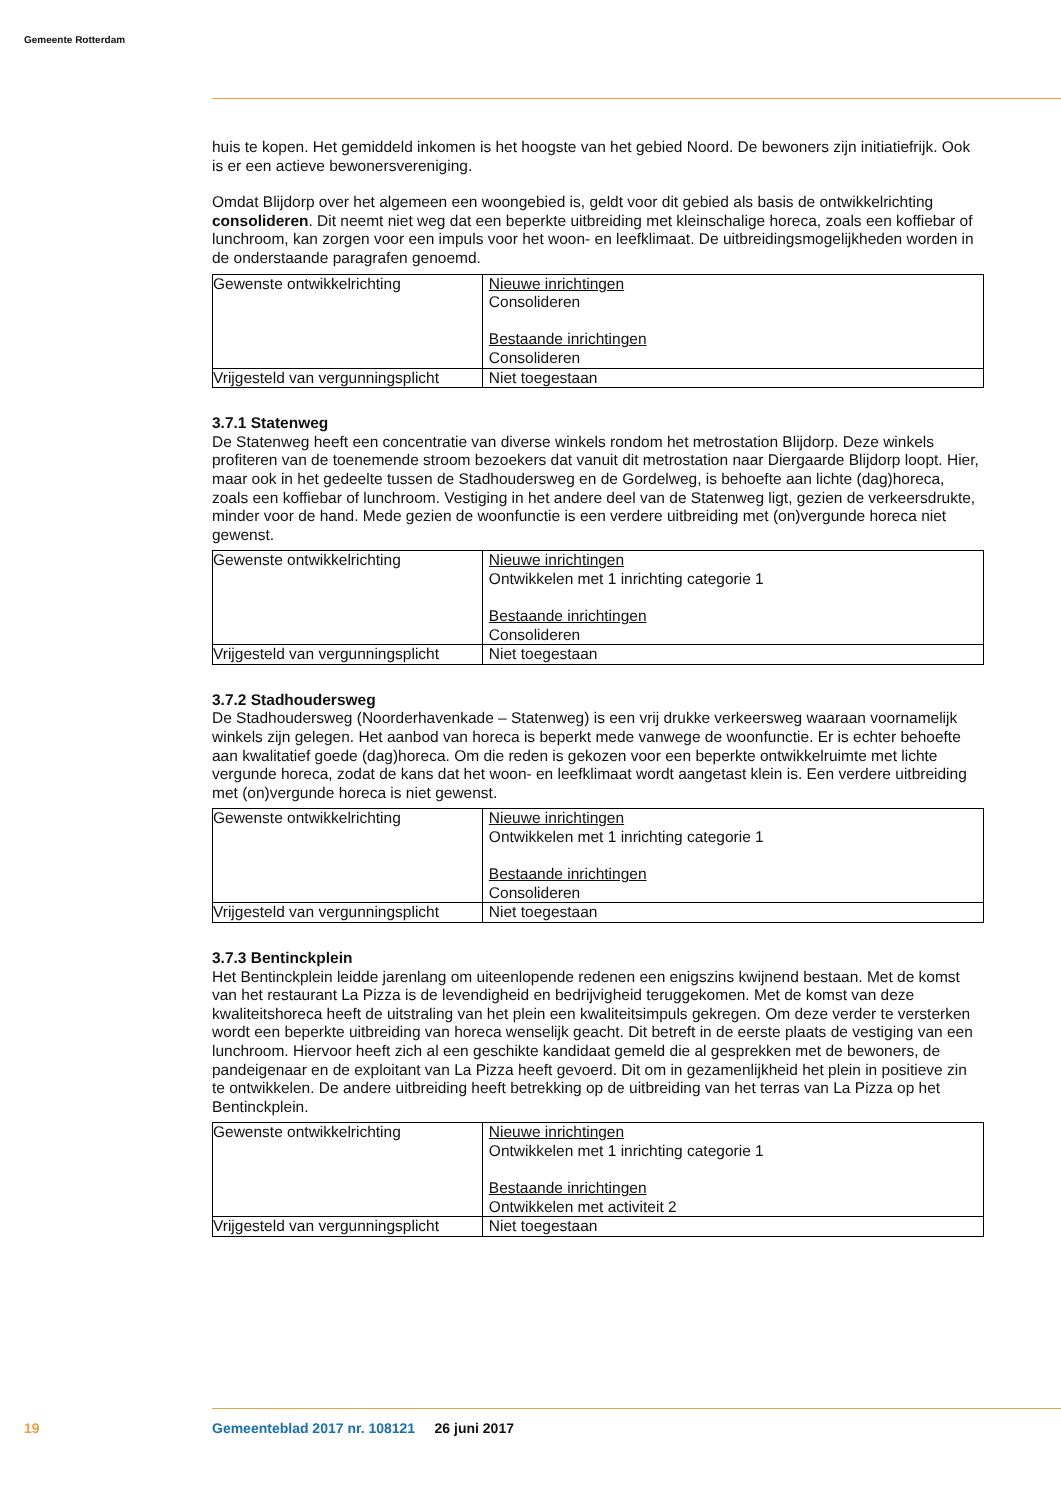Gemeente Rotterdam
huis te kopen. Het gemiddeld inkomen is het hoogste van het gebied Noord. De bewoners zijn initiatiefrijk. Ook is er een actieve bewonersvereniging.
Omdat Blijdorp over het algemeen een woongebied is, geldt voor dit gebied als basis de ontwikkelrichting consolideren. Dit neemt niet weg dat een beperkte uitbreiding met kleinschalige horeca, zoals een koffiebar of lunchroom, kan zorgen voor een impuls voor het woon- en leefklimaat. De uitbreidingsmogelijkheden worden in de onderstaande paragrafen genoemd.
| Gewenste ontwikkelrichting | Nieuwe inrichtingen Consolideren Bestaande inrichtingen Consolideren |
| Vrijgesteld van vergunningsplicht | Niet toegestaan |
3.7.1 Statenweg
De Statenweg heeft een concentratie van diverse winkels rondom het metrostation Blijdorp. Deze winkels profiteren van de toenemende stroom bezoekers dat vanuit dit metrostation naar Diergaarde Blijdorp loopt. Hier, maar ook in het gedeelte tussen de Stadhoudersweg en de Gordelweg, is behoefte aan lichte (dag)horeca, zoals een koffiebar of lunchroom. Vestiging in het andere deel van de Statenweg ligt, gezien de verkeersdrukte, minder voor de hand. Mede gezien de woonfunctie is een verdere uitbreiding met (on)vergunde horeca niet gewenst.
| Gewenste ontwikkelrichting | Nieuwe inrichtingen Ontwikkelen met 1 inrichting categorie 1 Bestaande inrichtingen Consolideren |
| Vrijgesteld van vergunningsplicht | Niet toegestaan |
3.7.2 Stadhoudersweg
De Stadhoudersweg (Noorderhavenkade – Statenweg) is een vrij drukke verkeersweg waaraan voornamelijk winkels zijn gelegen. Het aanbod van horeca is beperkt mede vanwege de woonfunctie. Er is echter behoefte aan kwalitatief goede (dag)horeca. Om die reden is gekozen voor een beperkte ontwikkelruimte met lichte vergunde horeca, zodat de kans dat het woon- en leefklimaat wordt aangetast klein is. Een verdere uitbreiding met (on)vergunde horeca is niet gewenst.
| Gewenste ontwikkelrichting | Nieuwe inrichtingen Ontwikkelen met 1 inrichting categorie 1 Bestaande inrichtingen Consolideren |
| Vrijgesteld van vergunningsplicht | Niet toegestaan |
3.7.3 Bentinckplein
Het Bentinckplein leidde jarenlang om uiteenlopende redenen een enigszins kwijnend bestaan. Met de komst van het restaurant La Pizza is de levendigheid en bedrijvigheid teruggekomen. Met de komst van deze kwaliteitshoreca heeft de uitstraling van het plein een kwaliteitsimpuls gekregen. Om deze verder te versterken wordt een beperkte uitbreiding van horeca wenselijk geacht. Dit betreft in de eerste plaats de vestiging van een lunchroom. Hiervoor heeft zich al een geschikte kandidaat gemeld die al gesprekken met de bewoners, de pandeigenaar en de exploitant van La Pizza heeft gevoerd. Dit om in gezamenlijkheid het plein in positieve zin te ontwikkelen. De andere uitbreiding heeft betrekking op de uitbreiding van het terras van La Pizza op het Bentinckplein.
| Gewenste ontwikkelrichting | Nieuwe inrichtingen Ontwikkelen met 1 inrichting categorie 1 Bestaande inrichtingen Ontwikkelen met activiteit 2 |
| Vrijgesteld van vergunningsplicht | Niet toegestaan |
19
Gemeenteblad 2017 nr. 108121 26 juni 2017